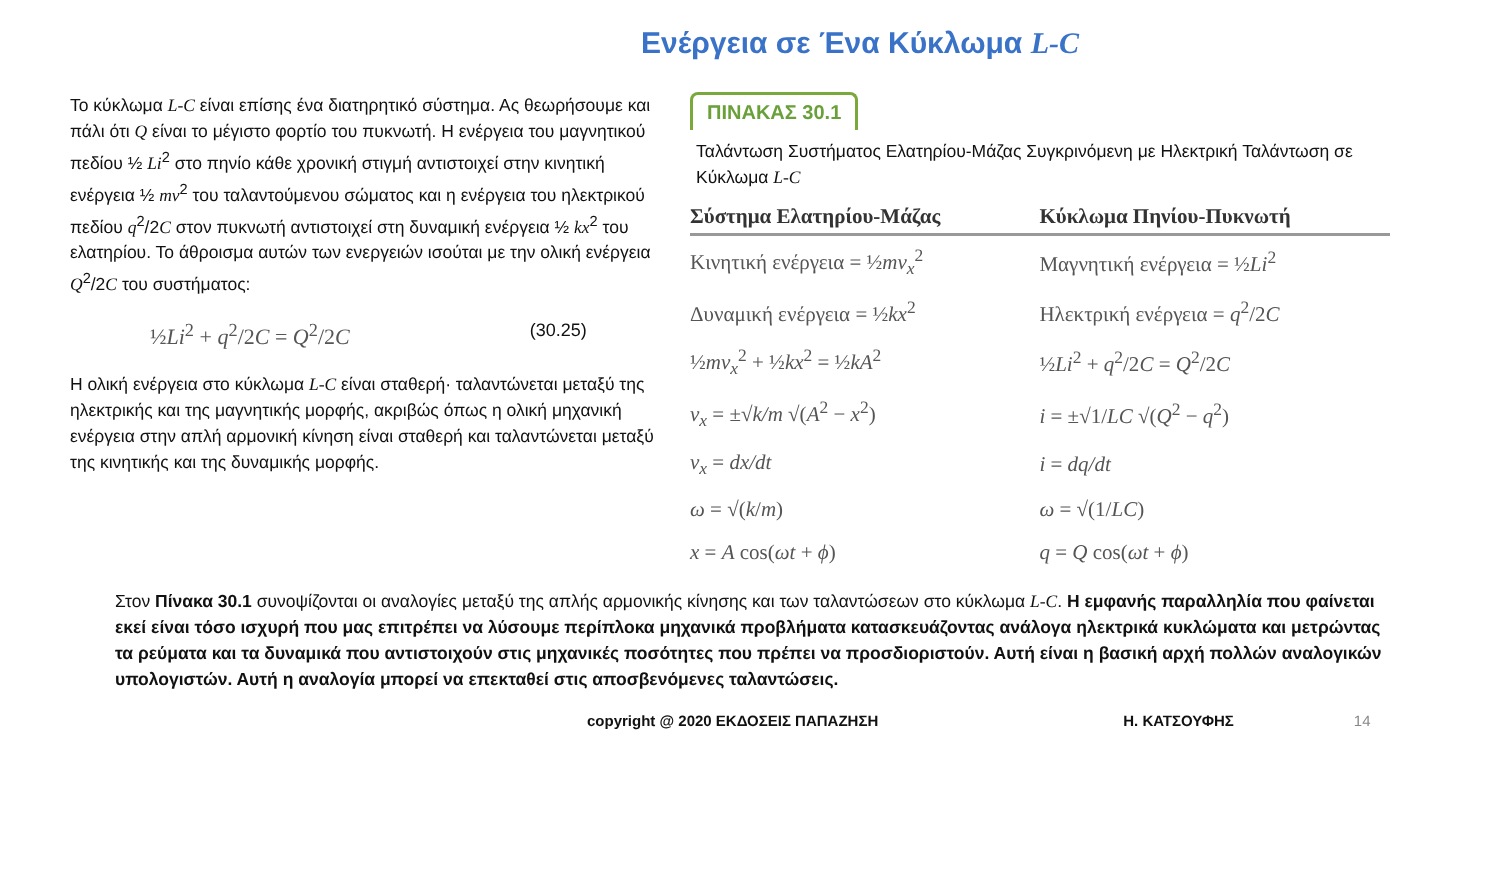Ενέργεια σε Ένα Κύκλωμα L-C
Το κύκλωμα L-C είναι επίσης ένα διατηρητικό σύστημα. Ας θεωρήσουμε και πάλι ότι Q είναι το μέγιστο φορτίο του πυκνωτή. Η ενέργεια του μαγνητικού πεδίου ½ Li<sup>2</sup> στο πηνίο κάθε χρονική στιγμή αντιστοιχεί στην κινητική ενέργεια ½ mv<sup>2</sup> του ταλαντούμενου σώματος και η ενέργεια του ηλεκτρικού πεδίου q<sup>2</sup>/2C στον πυκνωτή αντιστοιχεί στη δυναμική ενέργεια ½ kx<sup>2</sup> του ελατηρίου. Το άθροισμα αυτών των ενεργειών ισούται με την ολική ενέργεια Q<sup>2</sup>/2C του συστήματος:
½Li<sup>2</sup> + q<sup>2</sup>/2C = Q<sup>2</sup>/2C (30.25)
Η ολική ενέργεια στο κύκλωμα L-C είναι σταθερή· ταλαντώνεται μεταξύ της ηλεκτρικής και της μαγνητικής μορφής, ακριβώς όπως η ολική μηχανική ενέργεια στην απλή αρμονική κίνηση είναι σταθερή και ταλαντώνεται μεταξύ της κινητικής και της δυναμικής μορφής.
ΠΙΝΑΚΑΣ 30.1
Ταλάντωση Συστήματος Ελατηρίου-Μάζας Συγκρινόμενη με Ηλεκτρική Ταλάντωση σε Κύκλωμα L-C
| Σύστημα Ελατηρίου-Μάζας | Κύκλωμα Πηνίου-Πυκνωτή |
| --- | --- |
| Κινητική ενέργεια = ½ mv<sub>x</sub><sup>2</sup> | Μαγνητική ενέργεια = ½ Li<sup>2</sup> |
| Δυναμική ενέργεια = ½ kx<sup>2</sup> | Ηλεκτρική ενέργεια = q<sup>2</sup>/2 C |
| ½ mv<sub>x</sub><sup>2</sup> + ½ kx<sup>2</sup> = ½ kA<sup>2</sup> | ½ Li<sup>2</sup> + q<sup>2</sup>/2 C = Q<sup>2</sup>/2 C |
| v<sub>x</sub> = ±√ k/m √( A<sup>2</sup> − x<sup>2</sup>) | i = ±√1/ LC √( Q<sup>2</sup> − q<sup>2</sup>) |
| v<sub>x</sub> = dx/dt | i = dq/dt |
| ω = √( k / m ) | ω = √(1/ LC ) |
| x = A cos( ωt + ϕ ) | q = Q cos( ωt + ϕ ) |
Στον Πίνακα 30.1 συνοψίζονται οι αναλογίες μεταξύ της απλής αρμονικής κίνησης και των ταλαντώσεων στο κύκλωμα L-C. Η εμφανής παραλληλία που φαίνεται εκεί είναι τόσο ισχυρή που μας επιτρέπει να λύσουμε περίπλοκα μηχανικά προβλήματα κατασκευάζοντας ανάλογα ηλεκτρικά κυκλώματα και μετρώντας τα ρεύματα και τα δυναμικά που αντιστοιχούν στις μηχανικές ποσότητες που πρέπει να προσδιοριστούν. Αυτή είναι η βασική αρχή πολλών αναλογικών υπολογιστών. Αυτή η αναλογία μπορεί να επεκταθεί στις αποσβενόμενες ταλαντώσεις.
copyright @ 2020 ΕΚΔΟΣΕΙΣ ΠΑΠΑΖΗΣΗ Η. ΚΑΤΣΟΥΦΗΣ 14